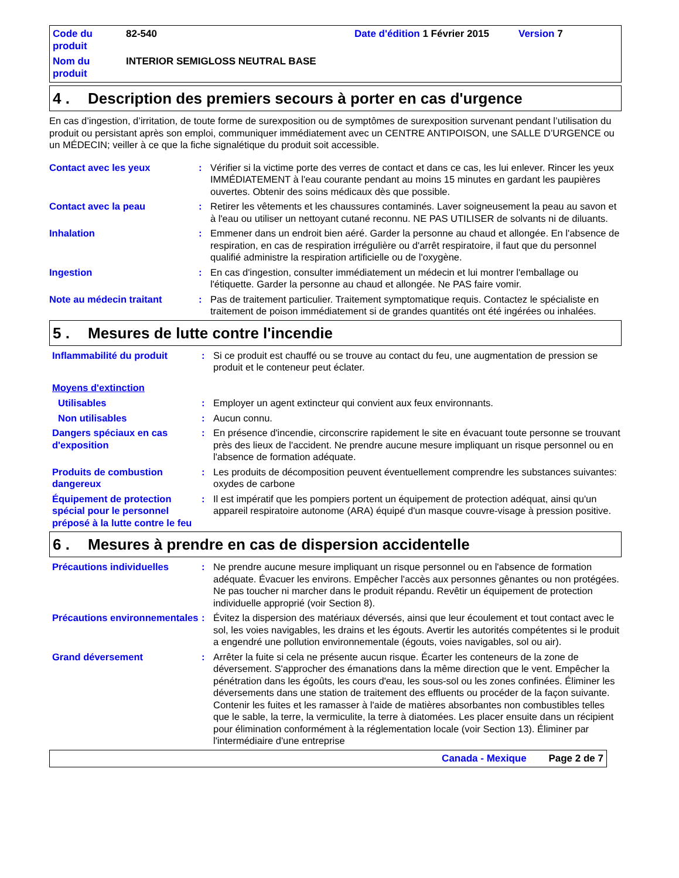Code du produit
82-540
Date d'édition 1 Février 2015
Version 7
Nom du produit
INTERIOR SEMIGLOSS NEUTRAL BASE
4 . Description des premiers secours à porter en cas d'urgence
En cas d’ingestion, d’irritation, de toute forme de surexposition ou de symptômes de surexposition survenant pendant l’utilisation du produit ou persistant après son emploi, communiquer immédiatement avec un CENTRE ANTIPOISON, une SALLE D’URGENCE ou un MÉDECIN; veiller à ce que la fiche signalétique du produit soit accessible.
Contact avec les yeux
:
Vérifier si la victime porte des verres de contact et dans ce cas, les lui enlever. Rincer les yeux IMMÉDIATEMENT à l'eau courante pendant au moins 15 minutes en gardant les paupières ouvertes. Obtenir des soins médicaux dès que possible.
Contact avec la peau
:
Retirer les vêtements et les chaussures contaminés. Laver soigneusement la peau au savon et à l'eau ou utiliser un nettoyant cutané reconnu. NE PAS UTILISER de solvants ni de diluants.
Inhalation
:
Emmener dans un endroit bien aéré. Garder la personne au chaud et allongée. En l'absence de respiration, en cas de respiration irrégulière ou d'arrêt respiratoire, il faut que du personnel qualifié administre la respiration artificielle ou de l'oxygène.
Ingestion
:
En cas d'ingestion, consulter immédiatement un médecin et lui montrer l'emballage ou l'étiquette. Garder la personne au chaud et allongée. Ne PAS faire vomir.
Note au médecin traitant
:
Pas de traitement particulier. Traitement symptomatique requis. Contactez le spécialiste en traitement de poison immédiatement si de grandes quantités ont été ingérées ou inhalées.
5 . Mesures de lutte contre l'incendie
Inflammabilité du produit
:
Si ce produit est chauffé ou se trouve au contact du feu, une augmentation de pression se produit et le conteneur peut éclater.
Moyens d'extinction
Utilisables
:
Employer un agent extincteur qui convient aux feux environnants.
Non utilisables
:
Aucun connu.
Dangers spéciaux en cas d'exposition
:
En présence d'incendie, circonscrire rapidement le site en évacuant toute personne se trouvant près des lieux de l'accident. Ne prendre aucune mesure impliquant un risque personnel ou en l'absence de formation adéquate.
Produits de combustion dangereux
:
Les produits de décomposition peuvent éventuellement comprendre les substances suivantes:
oxydes de carbone
Équipement de protection spécial pour le personnel préposé à la lutte contre le feu
:
Il est impératif que les pompiers portent un équipement de protection adéquat, ainsi qu'un appareil respiratoire autonome (ARA) équipé d'un masque couvre-visage à pression positive.
6 . Mesures à prendre en cas de dispersion accidentelle
Précautions individuelles
:
Ne prendre aucune mesure impliquant un risque personnel ou en l'absence de formation adéquate. Évacuer les environs. Empêcher l'accès aux personnes gênantes ou non protégées. Ne pas toucher ni marcher dans le produit répandu. Revêtir un équipement de protection individuelle approprié (voir Section 8).
Précautions environnementales
:
Évitez la dispersion des matériaux déversés, ainsi que leur écoulement et tout contact avec le sol, les voies navigables, les drains et les égouts. Avertir les autorités compétentes si le produit a engendré une pollution environnementale (égouts, voies navigables, sol ou air).
Grand déversement
:
Arrêter la fuite si cela ne présente aucun risque. Écarter les conteneurs de la zone de déversement. S'approcher des émanations dans la même direction que le vent. Empêcher la pénétration dans les égoûts, les cours d'eau, les sous-sol ou les zones confinées. Éliminer les déversements dans une station de traitement des effluents ou procéder de la façon suivante. Contenir les fuites et les ramasser à l'aide de matières absorbantes non combustibles telles que le sable, la terre, la vermiculite, la terre à diatomées. Les placer ensuite dans un récipient pour élimination conformément à la réglementation locale (voir Section 13). Éliminer par l'intermédiaire d'une entreprise
Canada - Mexique Page 2 de 7